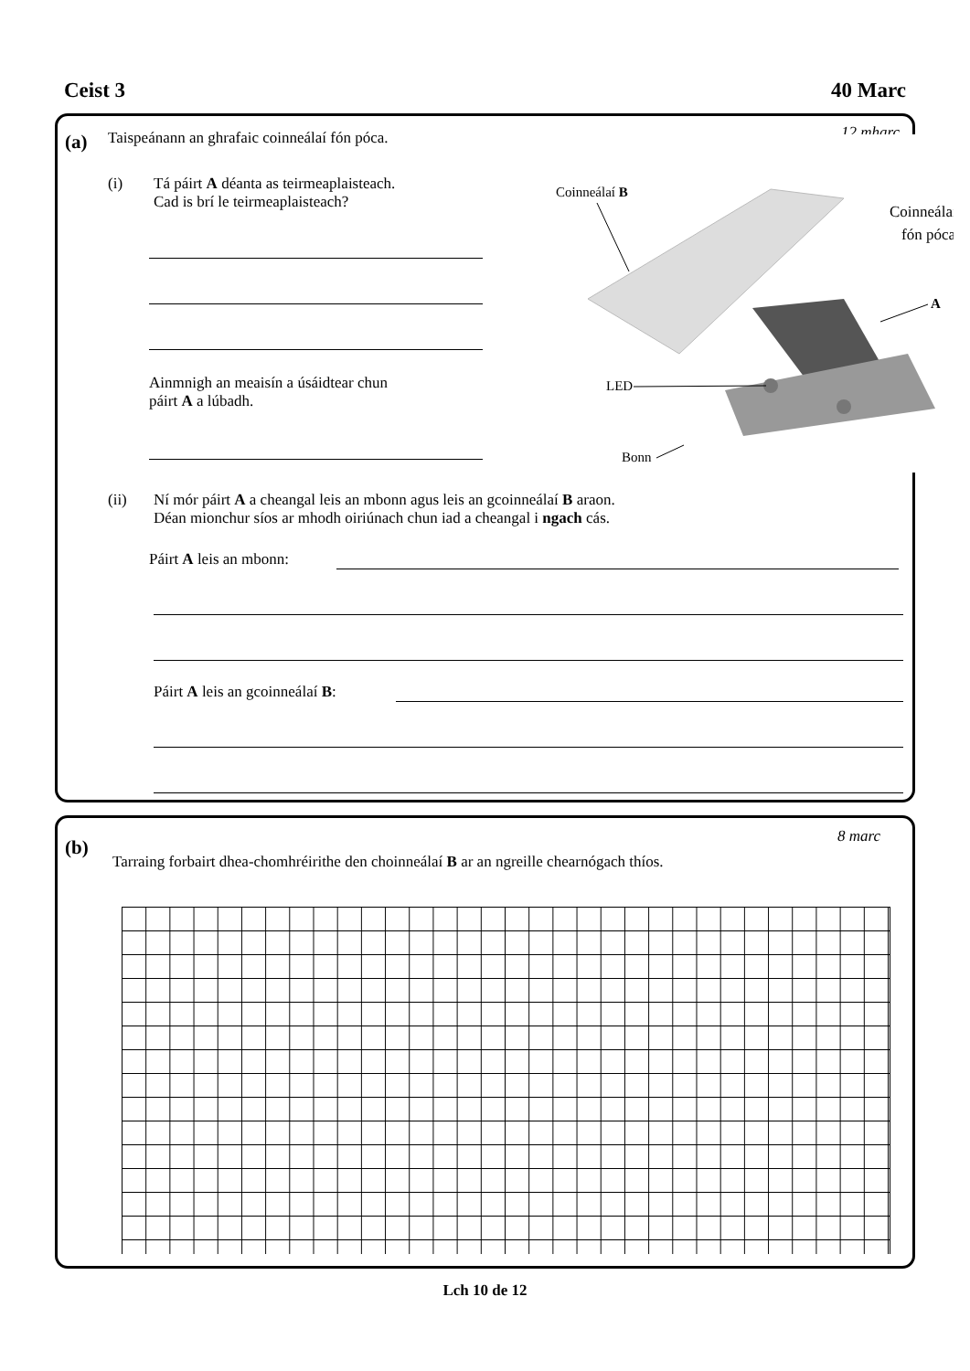Ceist 3 40 Marc
(a)
Taispeánann an ghrafaic coinneálaí fón póca.
12 mharc
(i)
Tá páirt A déanta as teirmeaplaisteach.
Cad is brí le teirmeaplaisteach?
Ainmnigh an meaisín a úsáidtear chun
páirt A a lúbadh.
Coinneálaí B
Coinneálaí
fón póca
A
LED
Bonn
(ii)
Ní mór páirt A a cheangal leis an mbonn agus leis an gcoinneálaí B araon.
Déan mionchur síos ar mhodh oiriúnach chun iad a cheangal i ngach cás.
Páirt A leis an mbonn:
Páirt A leis an gcoinneálaí B:
(b) 8 marc
Tarraing forbairt dhea-chomhréirithe den choinneálaí B ar an ngreille chearnógach thíos.
Lch 10 de 12